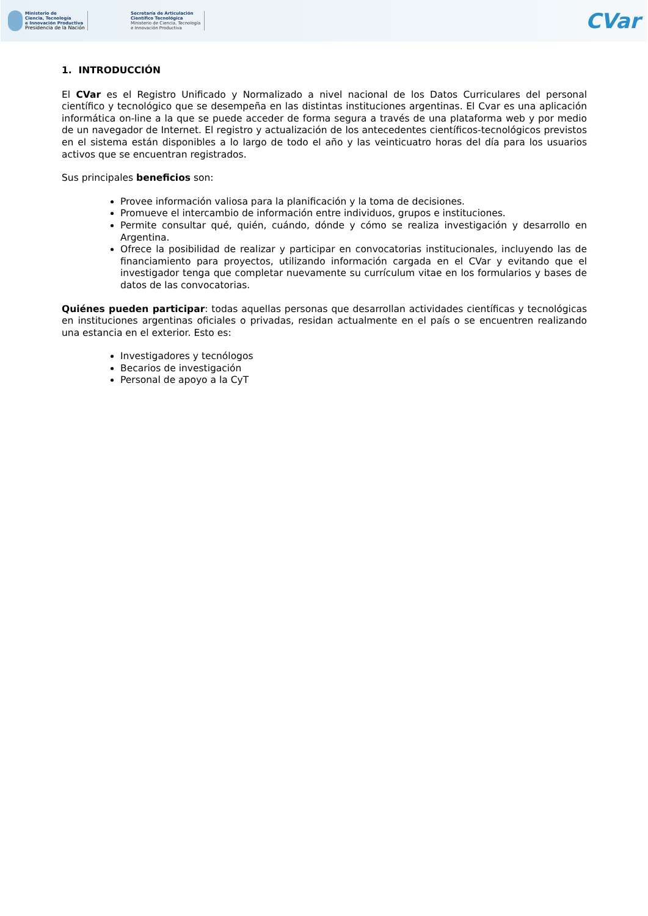Ministerio de
Ciencia, Tecnología
e Innovación Productiva
Presidencia de la Nación
Secretaría de Articulación
Científico Tecnológica
Ministerio de Ciencia, Tecnología
e Innovación Productiva
CVar
1. INTRODUCCIÓN
El CVar es el Registro Unificado y Normalizado a nivel nacional de los Datos Curriculares del personal científico y tecnológico que se desempeña en las distintas instituciones argentinas. El Cvar es una aplicación informática on-line a la que se puede acceder de forma segura a través de una plataforma web y por medio de un navegador de Internet. El registro y actualización de los antecedentes científicos-tecnológicos previstos en el sistema están disponibles a lo largo de todo el año y las veinticuatro horas del día para los usuarios activos que se encuentran registrados.
Sus principales beneficios son:
Provee información valiosa para la planificación y la toma de decisiones.
Promueve el intercambio de información entre individuos, grupos e instituciones.
Permite consultar qué, quién, cuándo, dónde y cómo se realiza investigación y desarrollo en Argentina.
Ofrece la posibilidad de realizar y participar en convocatorias institucionales, incluyendo las de financiamiento para proyectos, utilizando información cargada en el CVar y evitando que el investigador tenga que completar nuevamente su currículum vitae en los formularios y bases de datos de las convocatorias.
Quiénes pueden participar: todas aquellas personas que desarrollan actividades científicas y tecnológicas en instituciones argentinas oficiales o privadas, residan actualmente en el país o se encuentren realizando una estancia en el exterior. Esto es:
Investigadores y tecnólogos
Becarios de investigación
Personal de apoyo a la CyT